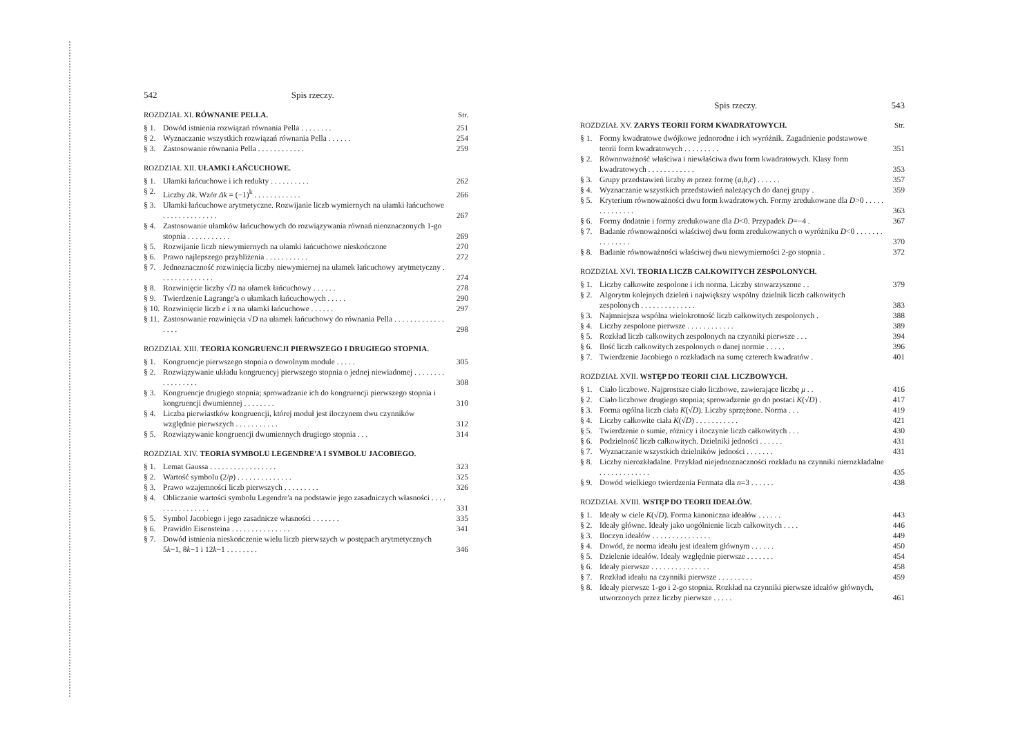542 Spis rzeczy.
ROZDZIAŁ XI. RÓWNANIE PELLA. Str.
§ 1. Dowód istnienia rozwiązań równania Pella . . . . . . . . 251
§ 2. Wyznaczanie wszystkich rozwiązań równania Pella . . . . . . 254
§ 3. Zastosowanie równania Pella . . . . . . . . . . . . 259
ROZDZIAŁ XII. UŁAMKI ŁAŃCUCHOWE.
§ 1. Ułamki łańcuchowe i ich redukty . . . . . . . . . . 262
§ 2. Liczby Δk. Wzór Δk = (−1)<sup>k</sup> . . . . . . . . . . . . 266
§ 3. Ułamki łańcuchowe arytmetyczne. Rozwijanie liczb wymiernych na ułamki łańcuchowe . . . . . . . . . . . . . . 267
§ 4. Zastosowanie ułamków łańcuchowych do rozwiązywania równań nieoznaczonych 1-go stopnia . . . . . . . . . . . 269
§ 5. Rozwijanie liczb niewymiernych na ułamki łańcuchowe nieskończone 270
§ 6. Prawo najlepszego przybliżenia . . . . . . . . . . . 272
§ 7. Jednoznaczność rozwinięcia liczby niewymiernej na ułamek łańcuchowy arytmetyczny . . . . . . . . . . . . . . 274
§ 8. Rozwinięcie liczby √D na ułamek łańcuchowy . . . . . . 278
§ 9. Twierdzenie Lagrange'a o ułamkach łańcuchowych . . . . . 290
§ 10. Rozwinięcie liczb e i π na ułamki łańcuchowe . . . . . . 297
§ 11. Zastosowanie rozwinięcia √D na ułamek łańcuchowy do równania Pella . . . . . . . . . . . . . . . . . 298
ROZDZIAŁ XIII. TEORIA KONGRUENCJI PIERWSZEGO I DRUGIEGO STOPNIA.
§ 1. Kongruencje pierwszego stopnia o dowolnym module . . . . . 305
§ 2. Rozwiązywanie układu kongruencyj pierwszego stopnia o jednej niewiadomej . . . . . . . . . . . . . . . . . 308
§ 3. Kongruencje drugiego stopnia; sprowadzanie ich do kongruencji pierwszego stopnia i kongruencji dwumiennej . . . . . . . . 310
§ 4. Liczba pierwiastków kongruencji, której moduł jest iloczynem dwu czynników względnie pierwszych . . . . . . . . . . . 312
§ 5. Rozwiązywanie kongruencji dwumiennych drugiego stopnia . . . 314
ROZDZIAŁ XIV. TEORIA SYMBOLU LEGENDRE'A I SYMBOLU JACOBIEGO.
§ 1. Lemat Gaussa . . . . . . . . . . . . . . . . . 323
§ 2. Wartość symbolu (2/p) . . . . . . . . . . . . . . 325
§ 3. Prawo wzajemności liczb pierwszych . . . . . . . . . 326
§ 4. Obliczanie wartości symbolu Legendre'a na podstawie jego zasadniczych własności . . . . . . . . . . . . . . . . 331
§ 5. Symbol Jacobiego i jego zasadnicze własności . . . . . . . 335
§ 6. Prawidło Eisensteina . . . . . . . . . . . . . . . 341
§ 7. Dowód istnienia nieskończenie wielu liczb pierwszych w postępach arytmetycznych 5k−1, 8k−1 i 12k−1 . . . . . . . . 346
Spis rzeczy. 543
ROZDZIAŁ XV. ZARYS TEORII FORM KWADRATOWYCH. Str.
§ 1. Formy kwadratowe dwójkowe jednorodne i ich wyróżnik. Zagadnienie podstawowe teorii form kwadratowych . . . . . . . . . 351
§ 2. Równoważność właściwa i niewłaściwa dwu form kwadratowych. Klasy form kwadratowych . . . . . . . . . . . . 353
§ 3. Grupy przedstawień liczby m przez formę (a,b,c) . . . . . . 357
§ 4. Wyznaczanie wszystkich przedstawień należących do danej grupy . 359
§ 5. Kryterium równoważności dwu form kwadratowych. Formy zredukowane dla D>0 . . . . . . . . . . . . . . 363
§ 6. Formy dodatnie i formy zredukowane dla D<0. Przypadek D=−4 . 367
§ 7. Badanie równoważności właściwej dwu form zredukowanych o wyróżniku D<0 . . . . . . . . . . . . . . . 370
§ 8. Badanie równoważności właściwej dwu niewymierności 2-go stopnia . 372
ROZDZIAŁ XVI. TEORIA LICZB CAŁKOWITYCH ZESPOLONYCH.
§ 1. Liczby całkowite zespolone i ich norma. Liczby stowarzyszone . . 379
§ 2. Algorytm kolejnych dzieleń i największy wspólny dzielnik liczb całkowitych zespolonych . . . . . . . . . . . . . . 383
§ 3. Najmniejsza wspólna wielokrotność liczb całkowitych zespolonych . 388
§ 4. Liczby zespolone pierwsze . . . . . . . . . . . . 389
§ 5. Rozkład liczb całkowitych zespolonych na czynniki pierwsze . . . 394
§ 6. Ilość liczb całkowitych zespolonych o danej normie . . . . . 396
§ 7. Twierdzenie Jacobiego o rozkładach na sumę czterech kwadratów . 401
ROZDZIAŁ XVII. WSTĘP DO TEORII CIAŁ LICZBOWYCH.
§ 1. Ciało liczbowe. Najprostsze ciało liczbowe, zawierające liczbę μ . . 416
§ 2. Ciało liczbowe drugiego stopnia; sprowadzenie go do postaci K(√D) . 417
§ 3. Forma ogólna liczb ciała K(√D). Liczby sprzężone. Norma . . . 419
§ 4. Liczby całkowite ciała K(√D) . . . . . . . . . . . 421
§ 5. Twierdzenie o sumie, różnicy i iloczynie liczb całkowitych . . . 430
§ 6. Podzielność liczb całkowitych. Dzielniki jedności . . . . . . 431
§ 7. Wyznaczanie wszystkich dzielników jedności . . . . . . . 431
§ 8. Liczby nierozkładalne. Przykład niejednoznaczności rozkładu na czynniki nierozkładalne . . . . . . . . . . . . . 435
§ 9. Dowód wielkiego twierdzenia Fermata dla n=3 . . . . . . 438
ROZDZIAŁ XVIII. WSTĘP DO TEORII IDEAŁÓW.
§ 1. Ideały w ciele K(√D). Forma kanoniczna ideałów . . . . . . 443
§ 2. Ideały główne. Ideały jako uogólnienie liczb całkowitych . . . . 446
§ 3. Iloczyn ideałów . . . . . . . . . . . . . . . 449
§ 4. Dowód, że norma ideału jest ideałem głównym . . . . . . 450
§ 5. Dzielenie ideałów. Ideały względnie pierwsze . . . . . . . 454
§ 6. Ideały pierwsze . . . . . . . . . . . . . . . 458
§ 7. Rozkład ideału na czynniki pierwsze . . . . . . . . . 459
§ 8. Ideały pierwsze 1-go i 2-go stopnia. Rozkład na czynniki pierwsze ideałów głównych, utworzonych przez liczby pierwsze . . . . . 461